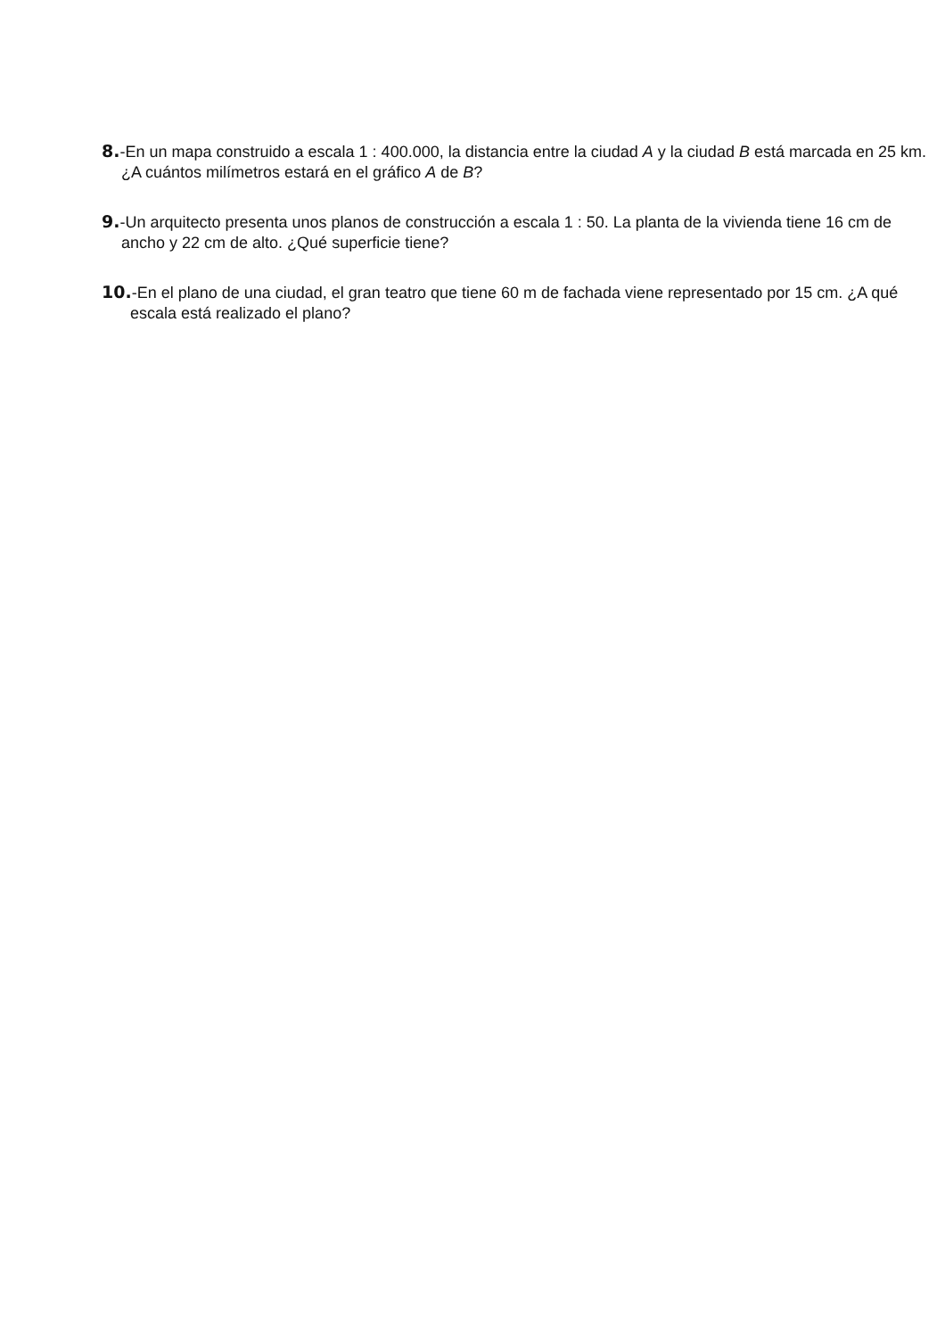8.-En un mapa construido a escala 1 : 400.000, la distancia entre la ciudad A y la ciudad B está marcada en 25 km. ¿A cuántos milímetros estará en el gráfico A de B?
9.-Un arquitecto presenta unos planos de construcción a escala 1 : 50. La planta de la vivienda tiene 16 cm de ancho y 22 cm de alto. ¿Qué superficie tiene?
10.-En el plano de una ciudad, el gran teatro que tiene 60 m de fachada viene representado por 15 cm. ¿A qué escala está realizado el plano?